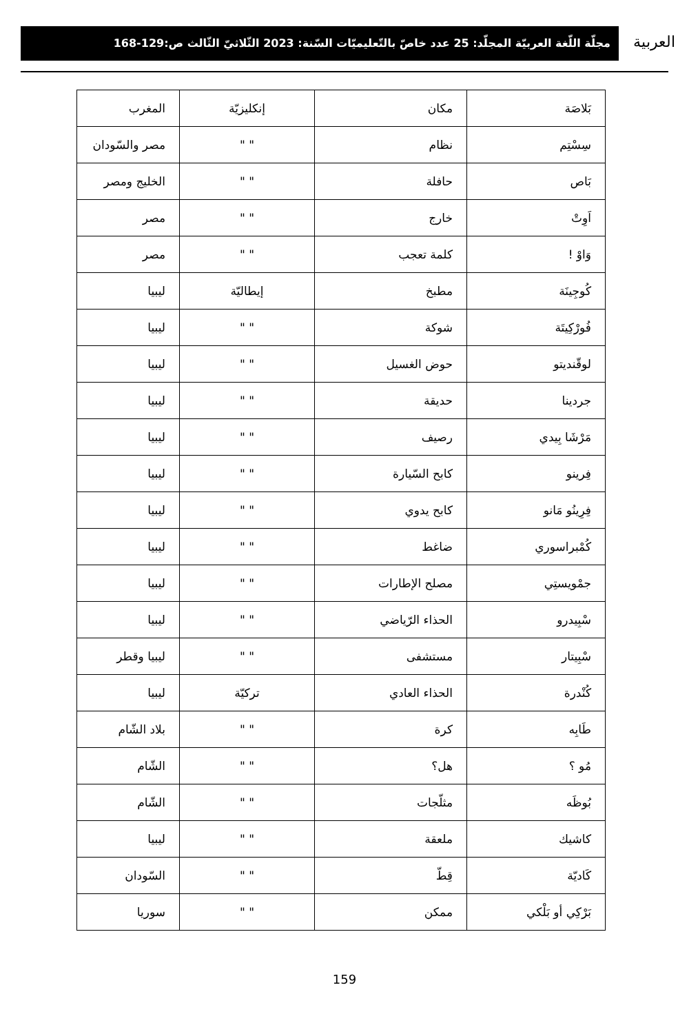العربية
مجلّة اللّغة العربيّة المجلّد: 25 عدد خاصّ بالتّعليميّات السّنة: 2023 الثّلاثيّ الثّالث ص:129-168
| بَلاصَة | مكان | إنكليزيّة | المغرب |
| سِسْتِم | نظام | " " | مصر والسّودان |
| بَاص | حافلة | " " | الخليج ومصر |
| اَوِتْ | خارج | " " | مصر |
| وَاوْ ! | كلمة تعجب | " " | مصر |
| كُوجِينَة | مطبخ | إيطاليّة | ليبيا |
| فُورْكِيتَة | شوكة | " " | ليبيا |
| لوقّنديتو | حوض الغسيل | " " | ليبيا |
| جردينا | حديقة | " " | ليبيا |
| مَرْشَا بِيدي | رصيف | " " | ليبيا |
| فِرينو | كابح السّيارة | " " | ليبيا |
| فِرِينُو مَانو | كابح يدوي | " " | ليبيا |
| كُمْبراسوري | ضاغط | " " | ليبيا |
| جمْويستِي | مصلح الإطارات | " " | ليبيا |
| سْبِيدرو | الحذاء الرّياضي | " " | ليبيا |
| سْبِيتار | مستشفى | " " | ليبيا وقطر |
| كُنْدرة | الحذاء العادي | تركيّة | ليبيا |
| طَابِه | كرة | " " | بلاد الشّام |
| مُو ؟ | هل؟ | " " | الشّام |
| بُوظَه | مثلّجات | " " | الشّام |
| كاشيك | ملعقة | " " | ليبيا |
| كَاديّة | قِطّ | " " | السّودان |
| بَرْكِي أو بَلْكي | ممكن | " " | سوريا |
159